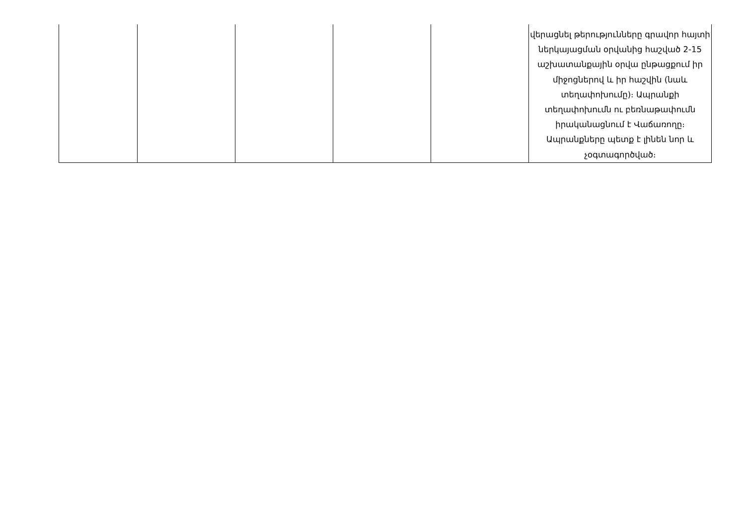| | | | | | վերացնել թերությունները գրավոր հայտի ներկայացման օրվանից հաշված 2-15 աշխատանքային օրվա ընթացքում իր միջոցներով և իր հաշվին (նաև տեղափոխումը)։ Ապրանքի տեղափոխումն ու բեռնաթափումն իրականացնում է Վաճառողը։ Ապրանքները պետք է լինեն նոր և չօգտագործված։ |